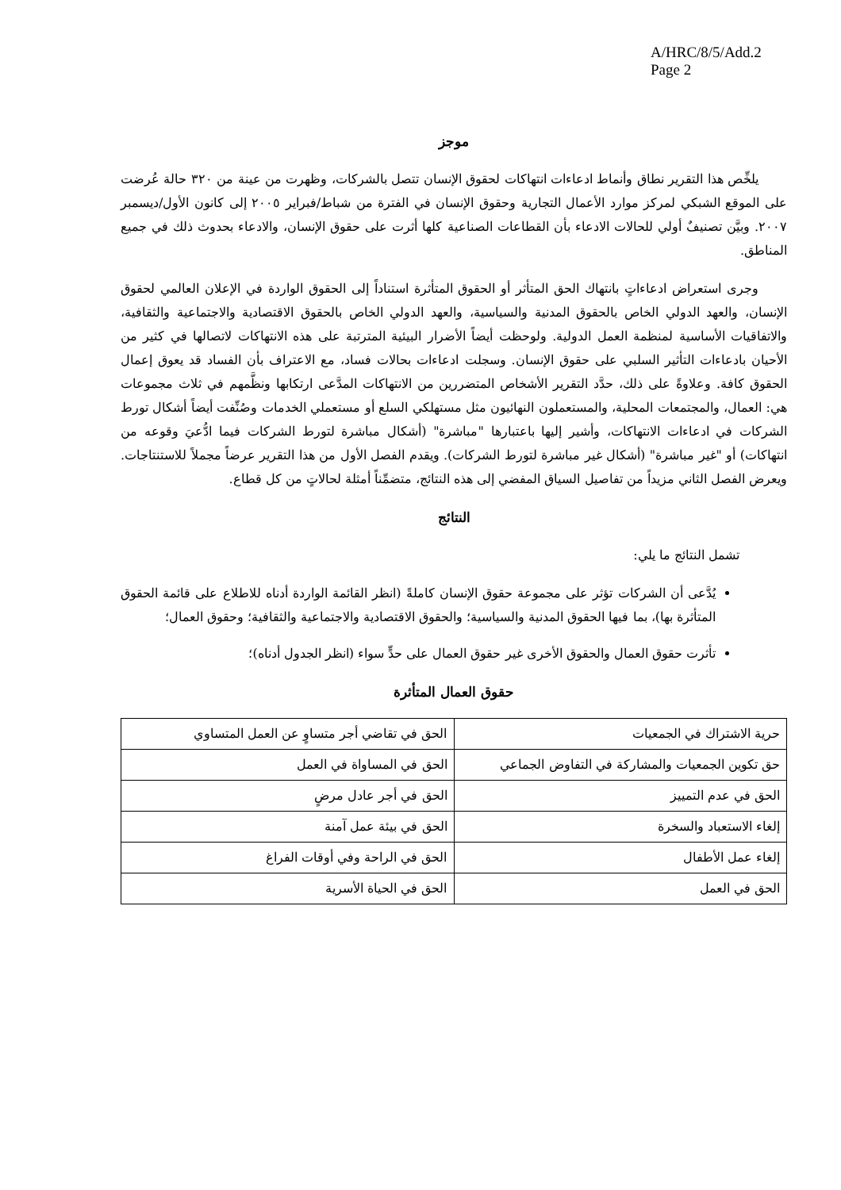A/HRC/8/5/Add.2
Page 2
موجز
يلخِّص هذا التقرير نطاق وأنماط ادعاءات انتهاكات لحقوق الإنسان تتصل بالشركات، وظهرت من عينة من ٣٢٠ حالة عُرضت على الموقع الشبكي لمركز موارد الأعمال التجارية وحقوق الإنسان في الفترة من شباط/فبراير ٢٠٠٥ إلى كانون الأول/ديسمبر ٢٠٠٧. وبيَّن تصنيفٌ أولي للحالات الادعاء بأن القطاعات الصناعية كلها أثرت على حقوق الإنسان، والادعاء بحدوث ذلك في جميع المناطق.
وجرى استعراض ادعاءاتٍ بانتهاك الحق المتأثر أو الحقوق المتأثرة استناداً إلى الحقوق الواردة في الإعلان العالمي لحقوق الإنسان، والعهد الدولي الخاص بالحقوق المدنية والسياسية، والعهد الدولي الخاص بالحقوق الاقتصادية والاجتماعية والثقافية، والاتفاقيات الأساسية لمنظمة العمل الدولية. ولوحظت أيضاً الأضرار البيئية المترتبة على هذه الانتهاكات لاتصالها في كثير من الأحيان بادعاءات التأثير السلبي على حقوق الإنسان. وسجلت ادعاءات بحالات فساد، مع الاعتراف بأن الفساد قد يعوق إعمال الحقوق كافة. وعلاوةً على ذلك، حدَّد التقرير الأشخاص المتضررين من الانتهاكات المدَّعى ارتكابها ونظَّمهم في ثلاث مجموعات هي: العمال، والمجتمعات المحلية، والمستعملون النهائيون مثل مستهلكي السلع أو مستعملي الخدمات وصُنِّفت أيضاً أشكال تورط الشركات في ادعاءات الانتهاكات، وأشير إليها باعتبارها "مباشرة" (أشكال مباشرة لتورط الشركات فيما ادُّعيَ وقوعه من انتهاكات) أو "غير مباشرة" (أشكال غير مباشرة لتورط الشركات). ويقدم الفصل الأول من هذا التقرير عرضاً مجملاً للاستنتاجات. ويعرض الفصل الثاني مزيداً من تفاصيل السياق المفضي إلى هذه النتائج، متضمِّناً أمثلة لحالاتٍ من كل قطاع.
النتائج
تشمل النتائج ما يلي:
يُدَّعى أن الشركات تؤثر على مجموعة حقوق الإنسان كاملةً (انظر القائمة الواردة أدناه للاطلاع على قائمة الحقوق المتأثرة بها)، بما فيها الحقوق المدنية والسياسية؛ والحقوق الاقتصادية والاجتماعية والثقافية؛ وحقوق العمال؛
تأثرت حقوق العمال والحقوق الأخرى غير حقوق العمال على حدٍّ سواء (انظر الجدول أدناه)؛
حقوق العمال المتأثرة
| حرية الاشتراك في الجمعيات | الحق في تقاضي أجر متساوٍ عن العمل المتساوي |
| حق تكوين الجمعيات والمشاركة في التفاوض الجماعي | الحق في المساواة في العمل |
| الحق في عدم التمييز | الحق في أجر عادل مرضٍ |
| إلغاء الاستعباد والسخرة | الحق في بيئة عمل آمنة |
| إلغاء عمل الأطفال | الحق في الراحة وفي أوقات الفراغ |
| الحق في العمل | الحق في الحياة الأسرية |